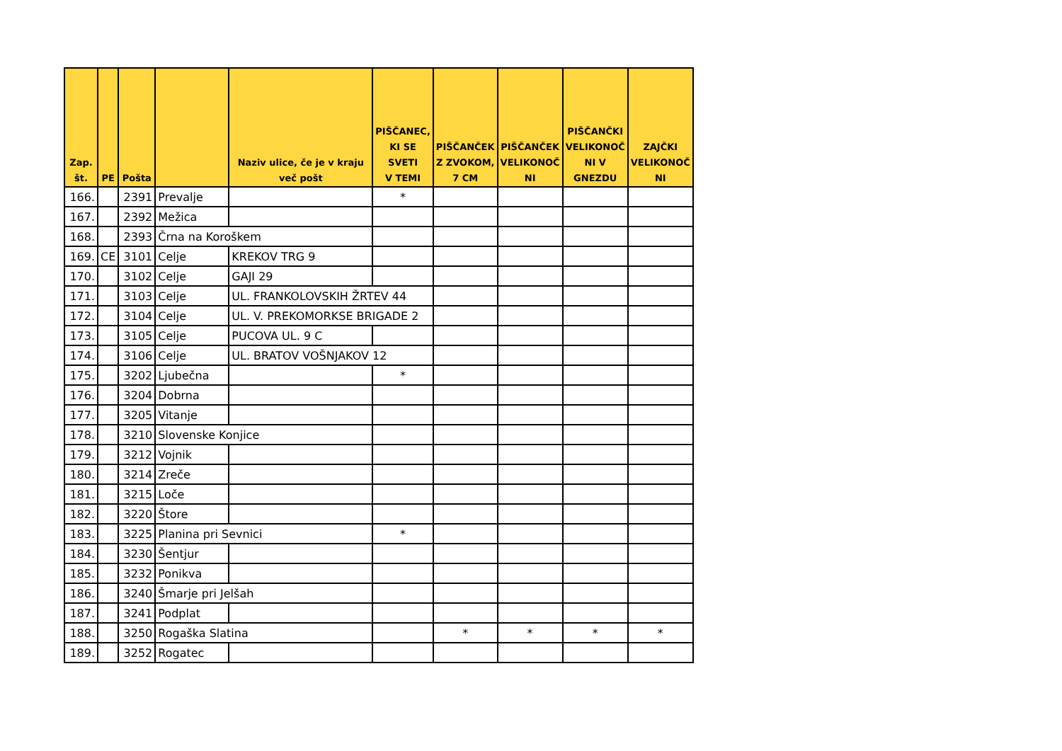| Zap. št. | PE | Pošta | | Naziv ulice, če je v kraju več pošt | PIŠČANEC, KI SE SVETI V TEMI | PIŠČANČEK Z ZVOKOM, 7 CM | PIŠČANČEK VELIKONOČ NI | PIŠČANČKI VELIKONOČ NI V GNEZDU | ZAJČKI VELIKONOČ NI |
| --- | --- | --- | --- | --- | --- | --- | --- | --- | --- |
| 166. | | 2391 | Prevalje | | * | | | | |
| 167. | | 2392 | Mežica | | | | | | |
| 168. | | 2393 | Črna na Koroškem | | | | | | |
| 169. | CE | 3101 | Celje | KREKOV TRG 9 | | | | | |
| 170. | | 3102 | Celje | GAJI 29 | | | | | |
| 171. | | 3103 | Celje | UL. FRANKOLOVSKIH ŽRTEV 44 | | | | | |
| 172. | | 3104 | Celje | UL. V. PREKOMORKSE BRIGADE 2 | | | | | |
| 173. | | 3105 | Celje | PUCOVA UL. 9 C | | | | | |
| 174. | | 3106 | Celje | UL. BRATOV VOŠNJAKOV 12 | | | | | |
| 175. | | 3202 | Ljubečna | | * | | | | |
| 176. | | 3204 | Dobrna | | | | | | |
| 177. | | 3205 | Vitanje | | | | | | |
| 178. | | 3210 | Slovenske Konjice | | | | | | |
| 179. | | 3212 | Vojnik | | | | | | |
| 180. | | 3214 | Zreče | | | | | | |
| 181. | | 3215 | Loče | | | | | | |
| 182. | | 3220 | Štore | | | | | | |
| 183. | | 3225 | Planina pri Sevnici | | * | | | | |
| 184. | | 3230 | Šentjur | | | | | | |
| 185. | | 3232 | Ponikva | | | | | | |
| 186. | | 3240 | Šmarje pri Jelšah | | | | | | |
| 187. | | 3241 | Podplat | | | | | | |
| 188. | | 3250 | Rogaška Slatina | | | * | * | * | * |
| 189. | | 3252 | Rogatec | | | | | | |